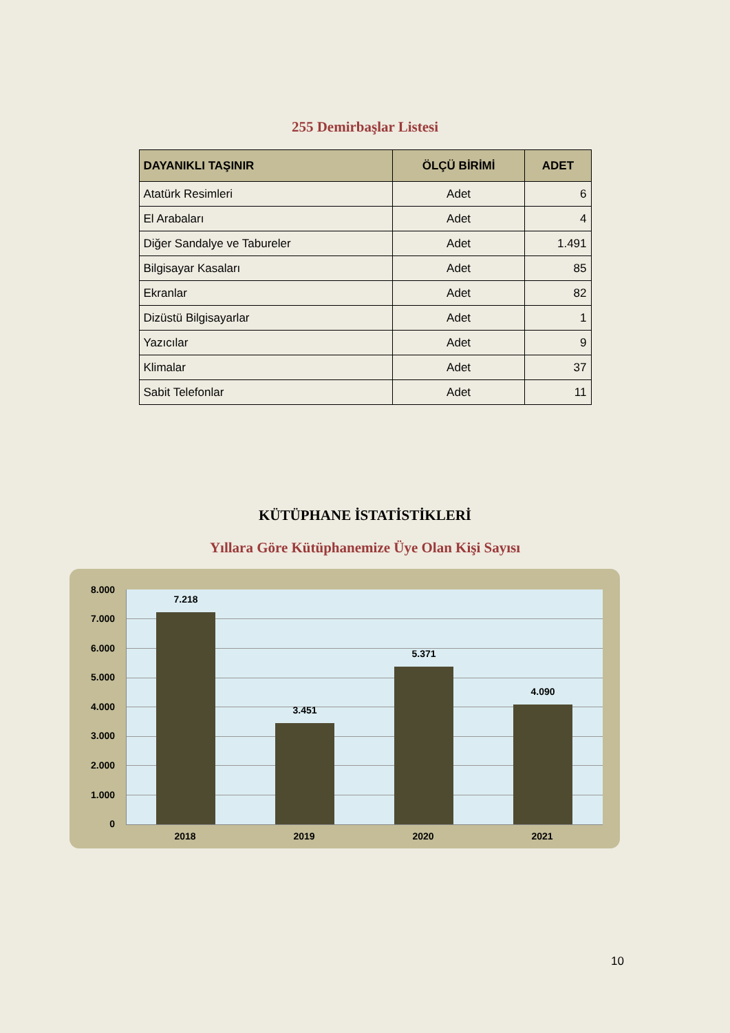255 Demirbaşlar Listesi
| DAYANIKLI TAŞINIR | ÖLÇÜ BİRİMİ | ADET |
| --- | --- | --- |
| Atatürk Resimleri | Adet | 6 |
| El Arabaları | Adet | 4 |
| Diğer Sandalye ve Tabureler | Adet | 1.491 |
| Bilgisayar Kasaları | Adet | 85 |
| Ekranlar | Adet | 82 |
| Dizüstü Bilgisayarlar | Adet | 1 |
| Yazıcılar | Adet | 9 |
| Klimalar | Adet | 37 |
| Sabit Telefonlar | Adet | 11 |
KÜTÜPHANE İSTATİSTİKLERİ
Yıllara Göre Kütüphanemize Üye Olan Kişi Sayısı
8.000
7.000
6.000
5.000
4.000
3.000
2.000
1.000
0
7.218
3.451
5.371
4.090
2018 2019 2020 2021
10